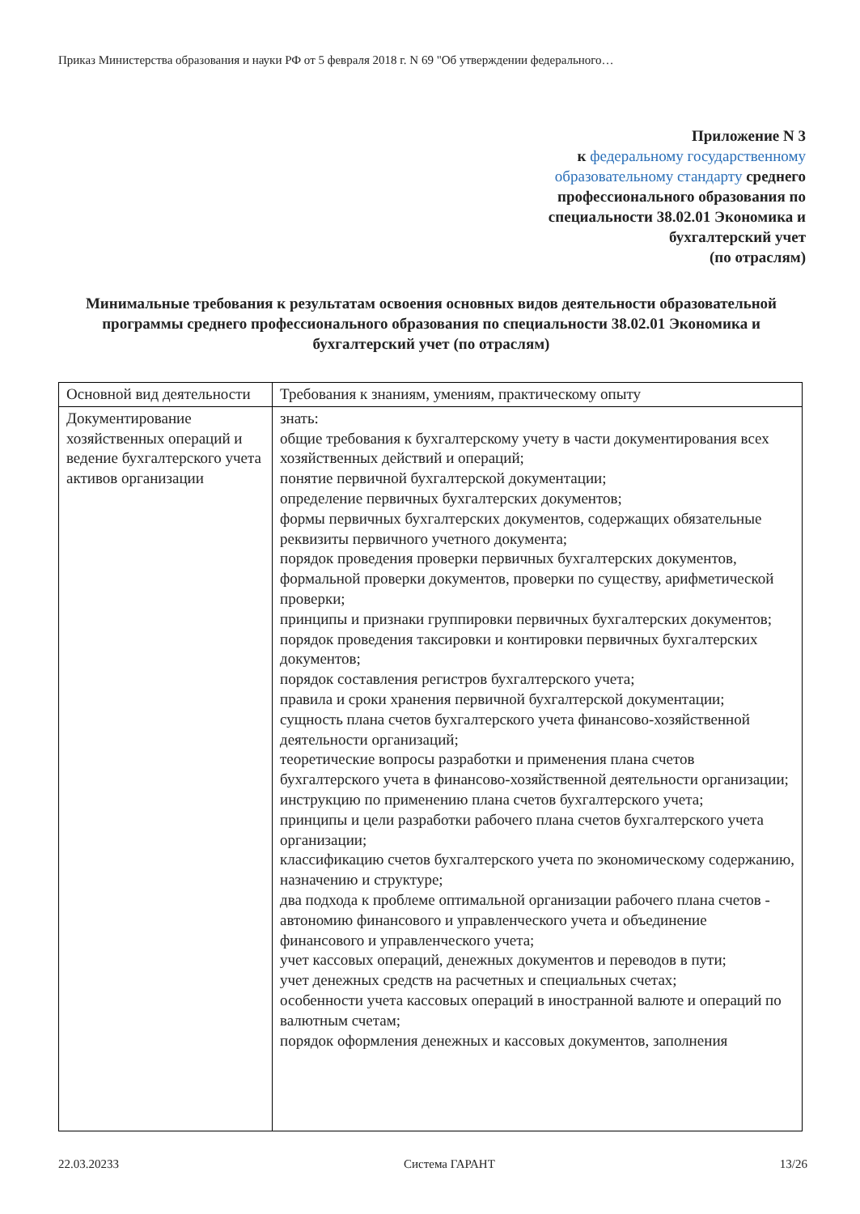Приказ Министерства образования и науки РФ от 5 февраля 2018 г. N 69 "Об утверждении федерального…
Приложение N 3
к федеральному государственному образовательному стандарту среднего профессионального образования по специальности 38.02.01 Экономика и бухгалтерский учет
(по отраслям)
Минимальные требования к результатам освоения основных видов деятельности образовательной программы среднего профессионального образования по специальности 38.02.01 Экономика и бухгалтерский учет (по отраслям)
| Основной вид деятельности | Требования к знаниям, умениям, практическому опыту |
| Документирование хозяйственных операций и ведение бухгалтерского учета активов организации | знать: общие требования к бухгалтерскому учету в части документирования всех хозяйственных действий и операций; понятие первичной бухгалтерской документации; определение первичных бухгалтерских документов; формы первичных бухгалтерских документов, содержащих обязательные реквизиты первичного учетного документа; порядок проведения проверки первичных бухгалтерских документов, формальной проверки документов, проверки по существу, арифметической проверки; принципы и признаки группировки первичных бухгалтерских документов; порядок проведения таксировки и контировки первичных бухгалтерских документов; порядок составления регистров бухгалтерского учета; правила и сроки хранения первичной бухгалтерской документации; сущность плана счетов бухгалтерского учета финансово-хозяйственной деятельности организаций; теоретические вопросы разработки и применения плана счетов бухгалтерского учета в финансово-хозяйственной деятельности организации; инструкцию по применению плана счетов бухгалтерского учета; принципы и цели разработки рабочего плана счетов бухгалтерского учета организации; классификацию счетов бухгалтерского учета по экономическому содержанию, назначению и структуре; два подхода к проблеме оптимальной организации рабочего плана счетов - автономию финансового и управленческого учета и объединение финансового и управленческого учета; учет кассовых операций, денежных документов и переводов в пути; учет денежных средств на расчетных и специальных счетах; особенности учета кассовых операций в иностранной валюте и операций по валютным счетам; порядок оформления денежных и кассовых документов, заполнения |
22.03.20233 Система ГАРАНТ 13/26